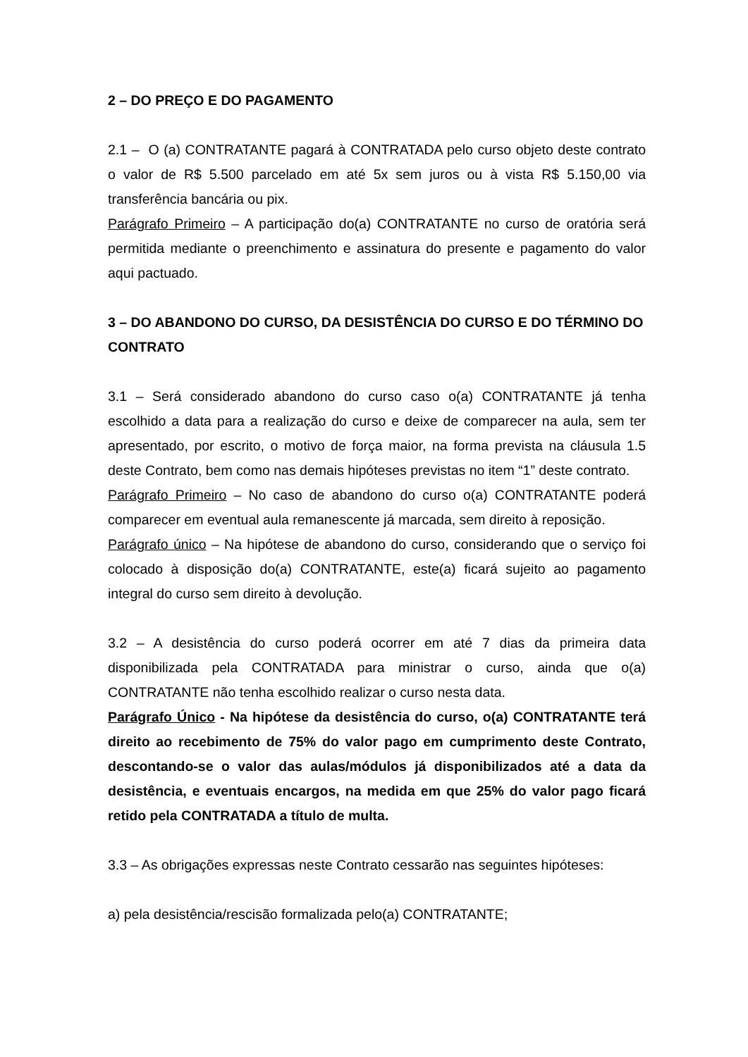2 – DO PREÇO E DO PAGAMENTO
2.1 – O (a) CONTRATANTE pagará à CONTRATADA pelo curso objeto deste contrato o valor de R$ 5.500 parcelado em até 5x sem juros ou à vista R$ 5.150,00 via transferência bancária ou pix.
Parágrafo Primeiro – A participação do(a) CONTRATANTE no curso de oratória será permitida mediante o preenchimento e assinatura do presente e pagamento do valor aqui pactuado.
3 – DO ABANDONO DO CURSO, DA DESISTÊNCIA DO CURSO E DO TÉRMINO DO CONTRATO
3.1 – Será considerado abandono do curso caso o(a) CONTRATANTE já tenha escolhido a data para a realização do curso e deixe de comparecer na aula, sem ter apresentado, por escrito, o motivo de força maior, na forma prevista na cláusula 1.5 deste Contrato, bem como nas demais hipóteses previstas no item “1” deste contrato.
Parágrafo Primeiro – No caso de abandono do curso o(a) CONTRATANTE poderá comparecer em eventual aula remanescente já marcada, sem direito à reposição.
Parágrafo único – Na hipótese de abandono do curso, considerando que o serviço foi colocado à disposição do(a) CONTRATANTE, este(a) ficará sujeito ao pagamento integral do curso sem direito à devolução.
3.2 – A desistência do curso poderá ocorrer em até 7 dias da primeira data disponibilizada pela CONTRATADA para ministrar o curso, ainda que o(a) CONTRATANTE não tenha escolhido realizar o curso nesta data.
Parágrafo Único - Na hipótese da desistência do curso, o(a) CONTRATANTE terá direito ao recebimento de 75% do valor pago em cumprimento deste Contrato, descontando-se o valor das aulas/módulos já disponibilizados até a data da desistência, e eventuais encargos, na medida em que 25% do valor pago ficará retido pela CONTRATADA a título de multa.
3.3 – As obrigações expressas neste Contrato cessarão nas seguintes hipóteses:
a) pela desistência/rescisão formalizada pelo(a) CONTRATANTE;